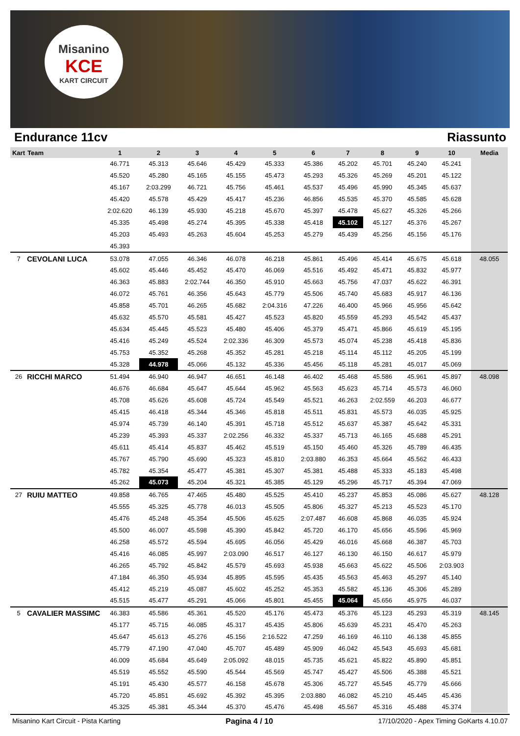Misanino
KCE
KART CIRCUIT
Endurance 11cv Riassunto
| Kart | Team | 1 | 2 | 3 | 4 | 5 | 6 | 7 | 8 | 9 | 10 | Media |
| --- | --- | --- | --- | --- | --- | --- | --- | --- | --- | --- | --- | --- |
| | | 46.771 | 45.313 | 45.646 | 45.429 | 45.333 | 45.386 | 45.202 | 45.701 | 45.240 | 45.241 | |
| | | 45.520 | 45.280 | 45.165 | 45.155 | 45.473 | 45.293 | 45.326 | 45.269 | 45.201 | 45.122 | |
| | | 45.167 | 2:03.299 | 46.721 | 45.756 | 45.461 | 45.537 | 45.496 | 45.990 | 45.345 | 45.637 | |
| | | 45.420 | 45.578 | 45.429 | 45.417 | 45.236 | 46.856 | 45.535 | 45.370 | 45.585 | 45.628 | |
| | | 2:02.620 | 46.139 | 45.930 | 45.218 | 45.670 | 45.397 | 45.478 | 45.627 | 45.326 | 45.266 | |
| | | 45.335 | 45.498 | 45.274 | 45.395 | 45.338 | 45.418 | 45.102 | 45.127 | 45.376 | 45.267 | |
| | | 45.203 | 45.493 | 45.263 | 45.604 | 45.253 | 45.279 | 45.439 | 45.256 | 45.156 | 45.176 | |
| | | 45.393 | | | | | | | | | | |
| 7 | CEVOLANI LUCA | 53.078 | 47.055 | 46.346 | 46.078 | 46.218 | 45.861 | 45.496 | 45.414 | 45.675 | 45.618 | 48.055 |
| | | 45.602 | 45.446 | 45.452 | 45.470 | 46.069 | 45.516 | 45.492 | 45.471 | 45.832 | 45.977 | |
| | | 46.363 | 45.883 | 2:02.744 | 46.350 | 45.910 | 45.663 | 45.756 | 47.037 | 45.622 | 46.391 | |
| | | 46.072 | 45.761 | 46.356 | 45.643 | 45.779 | 45.506 | 45.740 | 45.683 | 45.917 | 46.136 | |
| | | 45.858 | 45.701 | 46.265 | 45.682 | 2:04.316 | 47.226 | 46.400 | 45.966 | 45.956 | 45.642 | |
| | | 45.632 | 45.570 | 45.581 | 45.427 | 45.523 | 45.820 | 45.559 | 45.293 | 45.542 | 45.437 | |
| | | 45.634 | 45.445 | 45.523 | 45.480 | 45.406 | 45.379 | 45.471 | 45.866 | 45.619 | 45.195 | |
| | | 45.416 | 45.249 | 45.524 | 2:02.336 | 46.309 | 45.573 | 45.074 | 45.238 | 45.418 | 45.836 | |
| | | 45.753 | 45.352 | 45.268 | 45.352 | 45.281 | 45.218 | 45.114 | 45.112 | 45.205 | 45.199 | |
| | | 45.328 | 44.978 | 45.066 | 45.132 | 45.336 | 45.456 | 45.118 | 45.281 | 45.017 | 45.069 | |
| 26 | RICCHI MARCO | 51.494 | 46.940 | 46.947 | 46.651 | 46.148 | 46.402 | 45.468 | 45.586 | 45.961 | 45.897 | 48.098 |
| | | 46.676 | 46.684 | 45.647 | 45.644 | 45.962 | 45.563 | 45.623 | 45.714 | 45.573 | 46.060 | |
| | | 45.708 | 45.626 | 45.608 | 45.724 | 45.549 | 45.521 | 46.263 | 2:02.559 | 46.203 | 46.677 | |
| | | 45.415 | 46.418 | 45.344 | 45.346 | 45.818 | 45.511 | 45.831 | 45.573 | 46.035 | 45.925 | |
| | | 45.974 | 45.739 | 46.140 | 45.391 | 45.718 | 45.512 | 45.637 | 45.387 | 45.642 | 45.331 | |
| | | 45.239 | 45.393 | 45.337 | 2:02.256 | 46.332 | 45.337 | 45.713 | 46.165 | 45.688 | 45.291 | |
| | | 45.611 | 45.414 | 45.837 | 45.462 | 45.519 | 45.150 | 45.460 | 45.326 | 45.789 | 46.435 | |
| | | 45.767 | 45.790 | 45.690 | 45.323 | 45.810 | 2:03.880 | 46.353 | 45.664 | 45.562 | 46.433 | |
| | | 45.782 | 45.354 | 45.477 | 45.381 | 45.307 | 45.381 | 45.488 | 45.333 | 45.183 | 45.498 | |
| | | 45.262 | 45.073 | 45.204 | 45.321 | 45.385 | 45.129 | 45.296 | 45.717 | 45.394 | 47.069 | |
| 27 | RUIU MATTEO | 49.858 | 46.765 | 47.465 | 45.480 | 45.525 | 45.410 | 45.237 | 45.853 | 45.086 | 45.627 | 48.128 |
| | | 45.555 | 45.325 | 45.778 | 46.013 | 45.505 | 45.806 | 45.327 | 45.213 | 45.523 | 45.170 | |
| | | 45.476 | 45.248 | 45.354 | 45.506 | 45.625 | 2:07.487 | 46.608 | 45.868 | 46.035 | 45.924 | |
| | | 45.500 | 46.007 | 45.598 | 45.390 | 45.842 | 45.720 | 46.170 | 45.656 | 45.596 | 45.969 | |
| | | 46.258 | 45.572 | 45.594 | 45.695 | 46.056 | 45.429 | 46.016 | 45.668 | 46.387 | 45.703 | |
| | | 45.416 | 46.085 | 45.997 | 2:03.090 | 46.517 | 46.127 | 46.130 | 46.150 | 46.617 | 45.979 | |
| | | 46.265 | 45.792 | 45.842 | 45.579 | 45.693 | 45.938 | 45.663 | 45.622 | 45.506 | 2:03.903 | |
| | | 47.184 | 46.350 | 45.934 | 45.895 | 45.595 | 45.435 | 45.563 | 45.463 | 45.297 | 45.140 | |
| | | 45.412 | 45.219 | 45.087 | 45.602 | 45.252 | 45.353 | 45.582 | 45.136 | 45.306 | 45.289 | |
| | | 45.515 | 45.477 | 45.291 | 45.066 | 45.801 | 45.455 | 45.064 | 45.656 | 45.975 | 46.037 | |
| 5 | CAVALIER MASSIMC | 46.383 | 45.586 | 45.361 | 45.520 | 45.176 | 45.473 | 45.376 | 45.123 | 45.293 | 45.319 | 48.145 |
| | | 45.177 | 45.715 | 46.085 | 45.317 | 45.435 | 45.806 | 45.639 | 45.231 | 45.470 | 45.263 | |
| | | 45.647 | 45.613 | 45.276 | 45.156 | 2:16.522 | 47.259 | 46.169 | 46.110 | 46.138 | 45.855 | |
| | | 45.779 | 47.190 | 47.040 | 45.707 | 45.489 | 45.909 | 46.042 | 45.543 | 45.693 | 45.681 | |
| | | 46.009 | 45.684 | 45.649 | 2:05.092 | 48.015 | 45.735 | 45.621 | 45.822 | 45.890 | 45.851 | |
| | | 45.519 | 45.552 | 45.590 | 45.544 | 45.569 | 45.747 | 45.427 | 45.506 | 45.388 | 45.521 | |
| | | 45.191 | 45.430 | 45.577 | 46.158 | 45.678 | 45.306 | 45.727 | 45.545 | 45.779 | 45.666 | |
| | | 45.720 | 45.851 | 45.692 | 45.392 | 45.395 | 2:03.880 | 46.082 | 45.210 | 45.445 | 45.436 | |
| | | 45.325 | 45.381 | 45.344 | 45.370 | 45.476 | 45.498 | 45.567 | 45.316 | 45.488 | 45.374 | |
Misanino Kart Circuit - Pista Karting Pagina 4 / 10 17/10/2020 - Apex Timing GoKarts 4.10.07